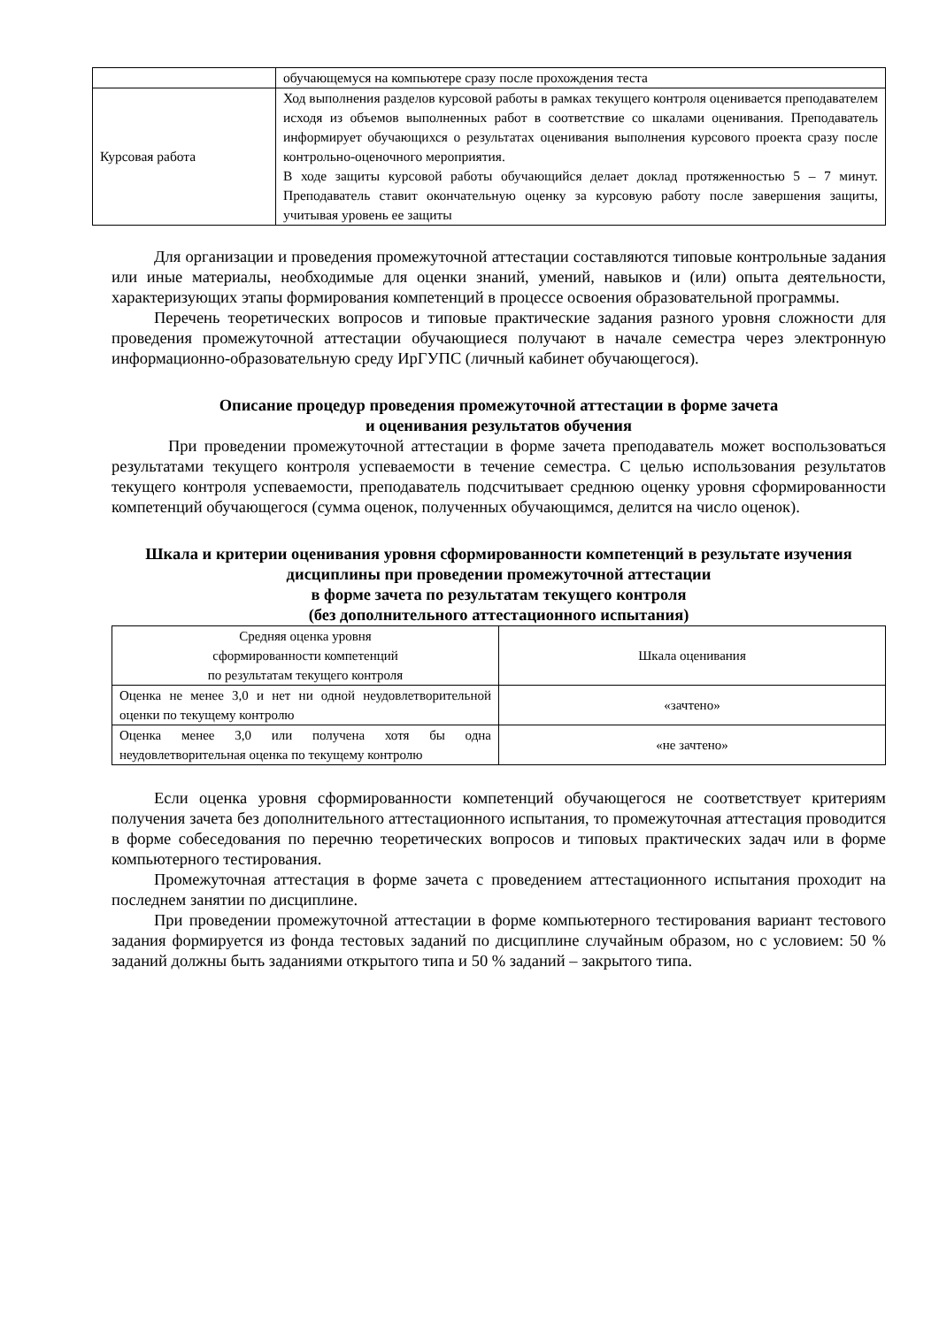| | обучающемуся на компьютере сразу после прохождения теста |
| Курсовая работа | Ход выполнения разделов курсовой работы в рамках текущего контроля оценивается преподавателем исходя из объемов выполненных работ в соответствие со шкалами оценивания. Преподаватель информирует обучающихся о результатах оценивания выполнения курсового проекта сразу после контрольно-оценочного мероприятия. В ходе защиты курсовой работы обучающийся делает доклад протяженностью 5 – 7 минут. Преподаватель ставит окончательную оценку за курсовую работу после завершения защиты, учитывая уровень ее защиты |
Для организации и проведения промежуточной аттестации составляются типовые контрольные задания или иные материалы, необходимые для оценки знаний, умений, навыков и (или) опыта деятельности, характеризующих этапы формирования компетенций в процессе освоения образовательной программы.
Перечень теоретических вопросов и типовые практические задания разного уровня сложности для проведения промежуточной аттестации обучающиеся получают в начале семестра через электронную информационно-образовательную среду ИрГУПС (личный кабинет обучающегося).
Описание процедур проведения промежуточной аттестации в форме зачета
и оценивания результатов обучения
При проведении промежуточной аттестации в форме зачета преподаватель может воспользоваться результатами текущего контроля успеваемости в течение семестра. С целью использования результатов текущего контроля успеваемости, преподаватель подсчитывает среднюю оценку уровня сформированности компетенций обучающегося (сумма оценок, полученных обучающимся, делится на число оценок).
Шкала и критерии оценивания уровня сформированности компетенций в результате изучения дисциплины при проведении промежуточной аттестации
в форме зачета по результатам текущего контроля
(без дополнительного аттестационного испытания)
| Средняя оценка уровня сформированности компетенций по результатам текущего контроля | Шкала оценивания |
| --- | --- |
| Оценка не менее 3,0 и нет ни одной неудовлетворительной оценки по текущему контролю | «зачтено» |
| Оценка менее 3,0 или получена хотя бы одна неудовлетворительная оценка по текущему контролю | «не зачтено» |
Если оценка уровня сформированности компетенций обучающегося не соответствует критериям получения зачета без дополнительного аттестационного испытания, то промежуточная аттестация проводится в форме собеседования по перечню теоретических вопросов и типовых практических задач или в форме компьютерного тестирования.
Промежуточная аттестация в форме зачета с проведением аттестационного испытания проходит на последнем занятии по дисциплине.
При проведении промежуточной аттестации в форме компьютерного тестирования вариант тестового задания формируется из фонда тестовых заданий по дисциплине случайным образом, но с условием: 50 % заданий должны быть заданиями открытого типа и 50 % заданий – закрытого типа.